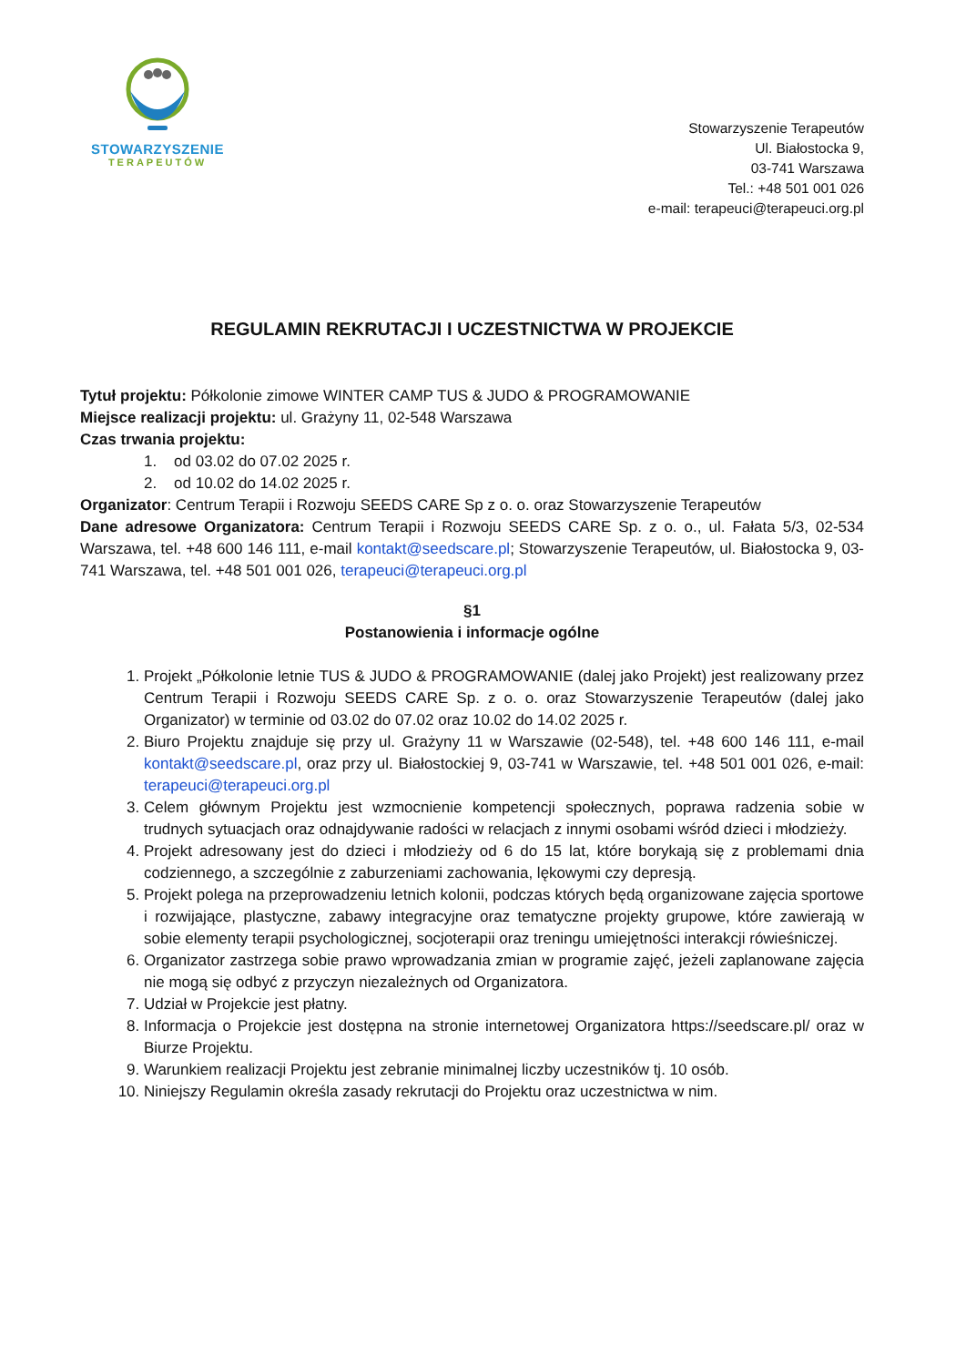STOWARZYSZENIE
TERAPEUTÓW
Stowarzyszenie Terapeutów
Ul. Białostocka 9,
03-741 Warszawa
Tel.: +48 501 001 026
e-mail: terapeuci@terapeuci.org.pl
REGULAMIN REKRUTACJI I UCZESTNICTWA W PROJEKCIE
Tytuł projektu: Półkolonie zimowe WINTER CAMP TUS & JUDO & PROGRAMOWANIE
Miejsce realizacji projektu: ul. Grażyny 11, 02-548 Warszawa
Czas trwania projektu:
1. od 03.02 do 07.02 2025 r.
2. od 10.02 do 14.02 2025 r.
Organizator: Centrum Terapii i Rozwoju SEEDS CARE Sp z o. o. oraz Stowarzyszenie Terapeutów
Dane adresowe Organizatora: Centrum Terapii i Rozwoju SEEDS CARE Sp. z o. o., ul. Fałata 5/3, 02-534 Warszawa, tel. +48 600 146 111, e-mail kontakt@seedscare.pl; Stowarzyszenie Terapeutów, ul. Białostocka 9, 03-741 Warszawa, tel. +48 501 001 026, terapeuci@terapeuci.org.pl
§1
Postanowienia i informacje ogólne
1. Projekt „Półkolonie letnie TUS & JUDO & PROGRAMOWANIE (dalej jako Projekt) jest realizowany przez Centrum Terapii i Rozwoju SEEDS CARE Sp. z o. o. oraz Stowarzyszenie Terapeutów (dalej jako Organizator) w terminie od 03.02 do 07.02 oraz 10.02 do 14.02 2025 r.
2. Biuro Projektu znajduje się przy ul. Grażyny 11 w Warszawie (02-548), tel. +48 600 146 111, e-mail kontakt@seedscare.pl, oraz przy ul. Białostockiej 9, 03-741 w Warszawie, tel. +48 501 001 026, e-mail: terapeuci@terapeuci.org.pl
3. Celem głównym Projektu jest wzmocnienie kompetencji społecznych, poprawa radzenia sobie w trudnych sytuacjach oraz odnajdywanie radości w relacjach z innymi osobami wśród dzieci i młodzieży.
4. Projekt adresowany jest do dzieci i młodzieży od 6 do 15 lat, które borykają się z problemami dnia codziennego, a szczególnie z zaburzeniami zachowania, lękowymi czy depresją.
5. Projekt polega na przeprowadzeniu letnich kolonii, podczas których będą organizowane zajęcia sportowe i rozwijające, plastyczne, zabawy integracyjne oraz tematyczne projekty grupowe, które zawierają w sobie elementy terapii psychologicznej, socjoterapii oraz treningu umiejętności interakcji rówieśniczej.
6. Organizator zastrzega sobie prawo wprowadzania zmian w programie zajęć, jeżeli zaplanowane zajęcia nie mogą się odbyć z przyczyn niezależnych od Organizatora.
7. Udział w Projekcie jest płatny.
8. Informacja o Projekcie jest dostępna na stronie internetowej Organizatora https://seedscare.pl/ oraz w Biurze Projektu.
9. Warunkiem realizacji Projektu jest zebranie minimalnej liczby uczestników tj. 10 osób.
10. Niniejszy Regulamin określa zasady rekrutacji do Projektu oraz uczestnictwa w nim.